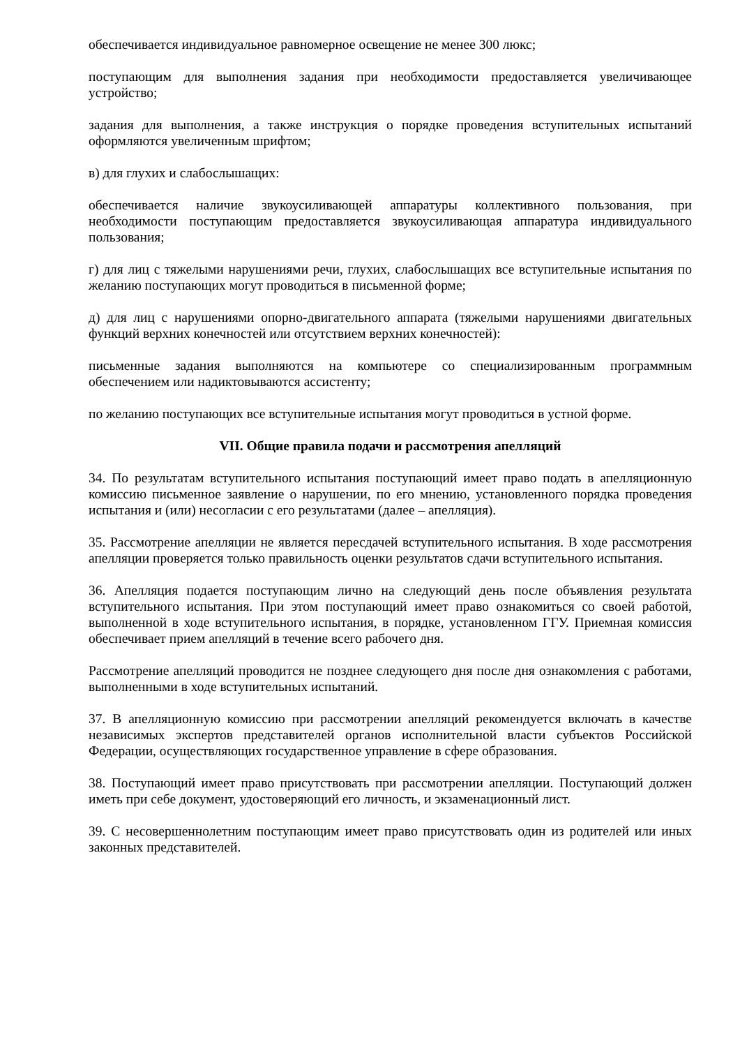обеспечивается индивидуальное равномерное освещение не менее 300 люкс;
поступающим для выполнения задания при необходимости предоставляется увеличивающее устройство;
задания для выполнения, а также инструкция о порядке проведения вступительных испытаний оформляются увеличенным шрифтом;
в) для глухих и слабослышащих:
обеспечивается наличие звукоусиливающей аппаратуры коллективного пользования, при необходимости поступающим предоставляется звукоусиливающая аппаратура индивидуального пользования;
г) для лиц с тяжелыми нарушениями речи, глухих, слабослышащих все вступительные испытания по желанию поступающих могут проводиться в письменной форме;
д) для лиц с нарушениями опорно-двигательного аппарата (тяжелыми нарушениями двигательных функций верхних конечностей или отсутствием верхних конечностей):
письменные задания выполняются на компьютере со специализированным программным обеспечением или надиктовываются ассистенту;
по желанию поступающих все вступительные испытания могут проводиться в устной форме.
VII. Общие правила подачи и рассмотрения апелляций
34. По результатам вступительного испытания поступающий имеет право подать в апелляционную комиссию письменное заявление о нарушении, по его мнению, установленного порядка проведения испытания и (или) несогласии с его результатами (далее – апелляция).
35. Рассмотрение апелляции не является пересдачей вступительного испытания. В ходе рассмотрения апелляции проверяется только правильность оценки результатов сдачи вступительного испытания.
36. Апелляция подается поступающим лично на следующий день после объявления результата вступительного испытания. При этом поступающий имеет право ознакомиться со своей работой, выполненной в ходе вступительного испытания, в порядке, установленном ГГУ. Приемная комиссия обеспечивает прием апелляций в течение всего рабочего дня.
Рассмотрение апелляций проводится не позднее следующего дня после дня ознакомления с работами, выполненными в ходе вступительных испытаний.
37. В апелляционную комиссию при рассмотрении апелляций рекомендуется включать в качестве независимых экспертов представителей органов исполнительной власти субъектов Российской Федерации, осуществляющих государственное управление в сфере образования.
38. Поступающий имеет право присутствовать при рассмотрении апелляции. Поступающий должен иметь при себе документ, удостоверяющий его личность, и экзаменационный лист.
39. С несовершеннолетним поступающим имеет право присутствовать один из родителей или иных законных представителей.